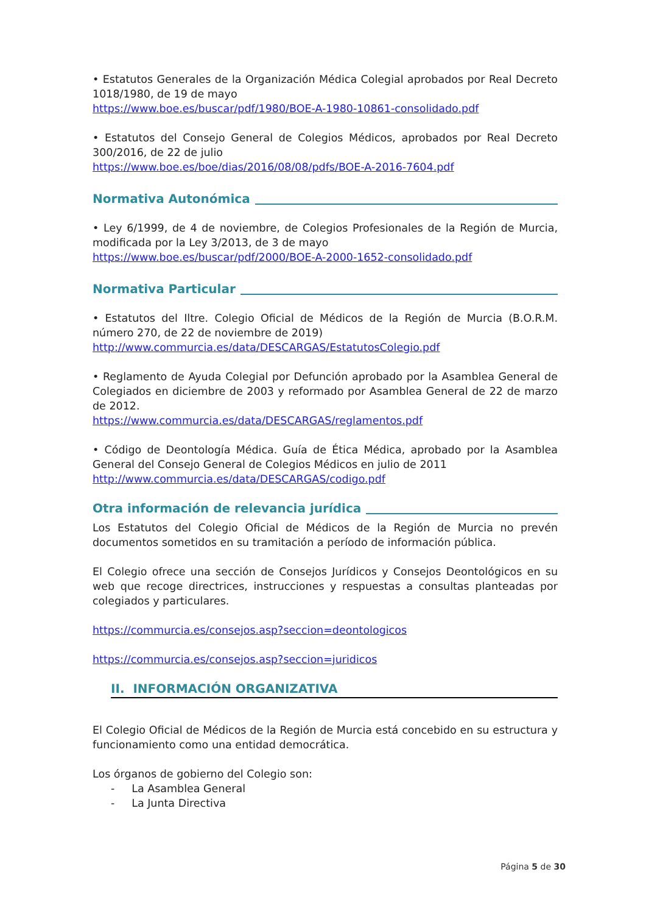• Estatutos Generales de la Organización Médica Colegial aprobados por Real Decreto 1018/1980, de 19 de mayo
https://www.boe.es/buscar/pdf/1980/BOE-A-1980-10861-consolidado.pdf
• Estatutos del Consejo General de Colegios Médicos, aprobados por Real Decreto 300/2016, de 22 de julio
https://www.boe.es/boe/dias/2016/08/08/pdfs/BOE-A-2016-7604.pdf
Normativa Autonómica
• Ley 6/1999, de 4 de noviembre, de Colegios Profesionales de la Región de Murcia, modificada por la Ley 3/2013, de 3 de mayo
https://www.boe.es/buscar/pdf/2000/BOE-A-2000-1652-consolidado.pdf
Normativa Particular
• Estatutos del Iltre. Colegio Oficial de Médicos de la Región de Murcia (B.O.R.M. número 270, de 22 de noviembre de 2019)
http://www.commurcia.es/data/DESCARGAS/EstatutosColegio.pdf
• Reglamento de Ayuda Colegial por Defunción aprobado por la Asamblea General de Colegiados en diciembre de 2003 y reformado por Asamblea General de 22 de marzo de 2012.
https://www.commurcia.es/data/DESCARGAS/reglamentos.pdf
• Código de Deontología Médica. Guía de Ética Médica, aprobado por la Asamblea General del Consejo General de Colegios Médicos en julio de 2011
http://www.commurcia.es/data/DESCARGAS/codigo.pdf
Otra información de relevancia jurídica
Los Estatutos del Colegio Oficial de Médicos de la Región de Murcia no prevén documentos sometidos en su tramitación a período de información pública.
El Colegio ofrece una sección de Consejos Jurídicos y Consejos Deontológicos en su web que recoge directrices, instrucciones y respuestas a consultas planteadas por colegiados y particulares.
https://commurcia.es/consejos.asp?seccion=deontologicos
https://commurcia.es/consejos.asp?seccion=juridicos
II. INFORMACIÓN ORGANIZATIVA
El Colegio Oficial de Médicos de la Región de Murcia está concebido en su estructura y funcionamiento como una entidad democrática.
Los órganos de gobierno del Colegio son:
- La Asamblea General
- La Junta Directiva
Página 5 de 30